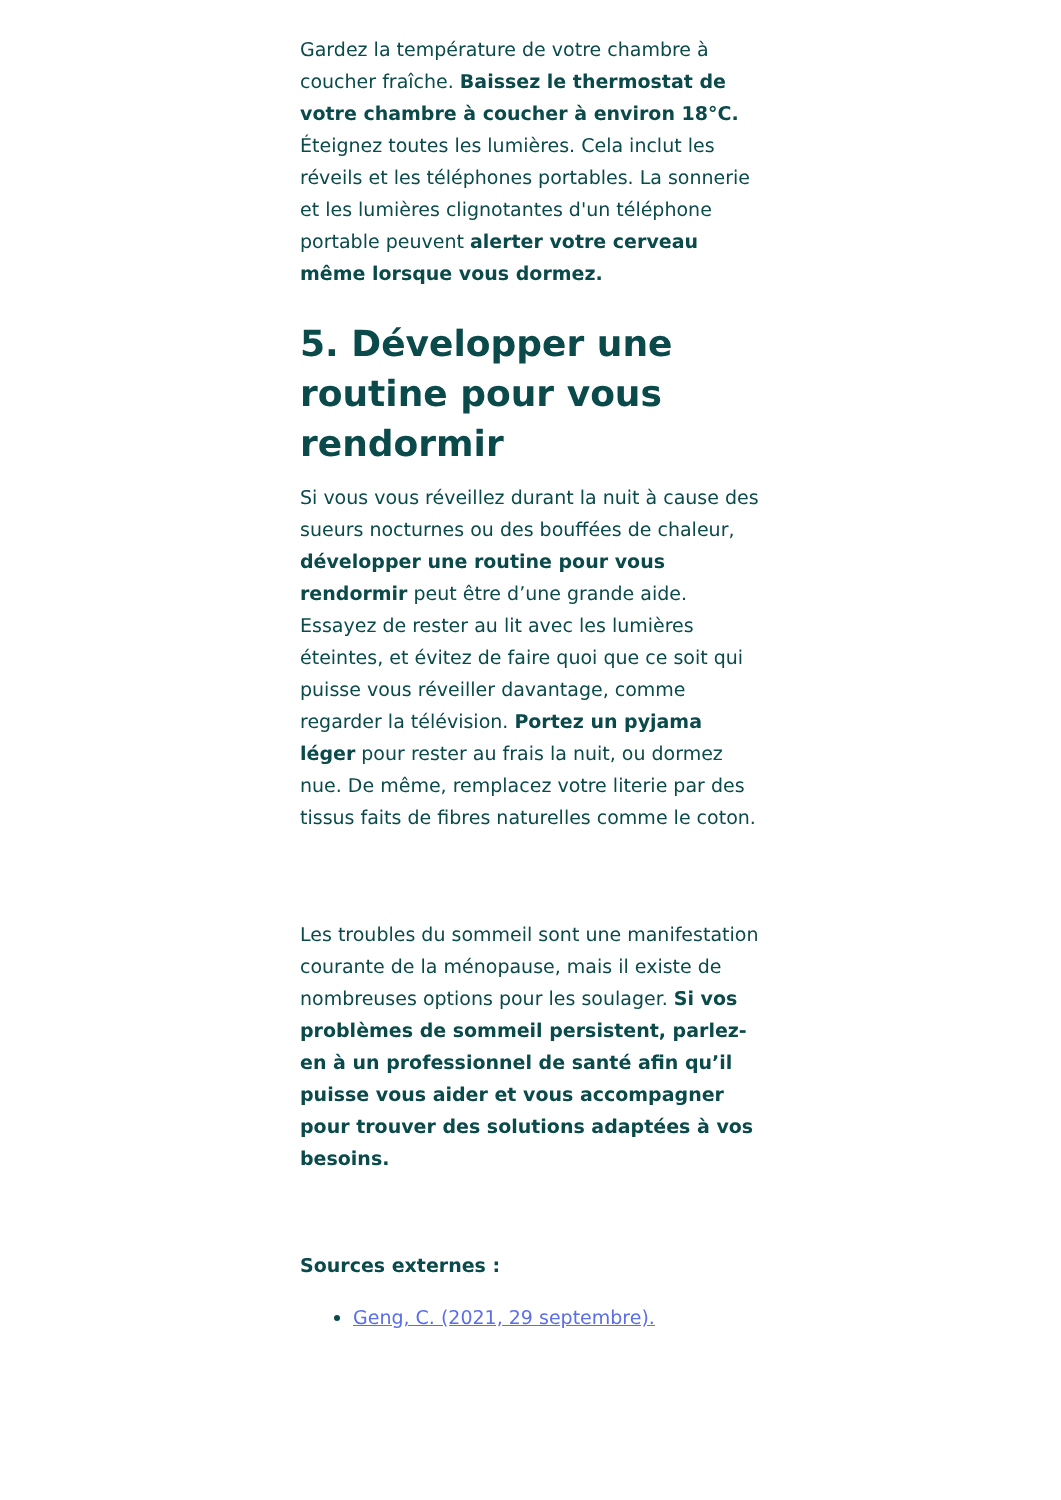Gardez la température de votre chambre à coucher fraîche. Baissez le thermostat de votre chambre à coucher à environ 18°C. Éteignez toutes les lumières. Cela inclut les réveils et les téléphones portables. La sonnerie et les lumières clignotantes d'un téléphone portable peuvent alerter votre cerveau même lorsque vous dormez.
5. Développer une routine pour vous rendormir
Si vous vous réveillez durant la nuit à cause des sueurs nocturnes ou des bouffées de chaleur, développer une routine pour vous rendormir peut être d’une grande aide. Essayez de rester au lit avec les lumières éteintes, et évitez de faire quoi que ce soit qui puisse vous réveiller davantage, comme regarder la télévision. Portez un pyjama léger pour rester au frais la nuit, ou dormez nue. De même, remplacez votre literie par des tissus faits de fibres naturelles comme le coton.
Les troubles du sommeil sont une manifestation courante de la ménopause, mais il existe de nombreuses options pour les soulager. Si vos problèmes de sommeil persistent, parlez-en à un professionnel de santé afin qu’il puisse vous aider et vous accompagner pour trouver des solutions adaptées à vos besoins.
Sources externes :
Geng, C. (2021, 29 septembre).